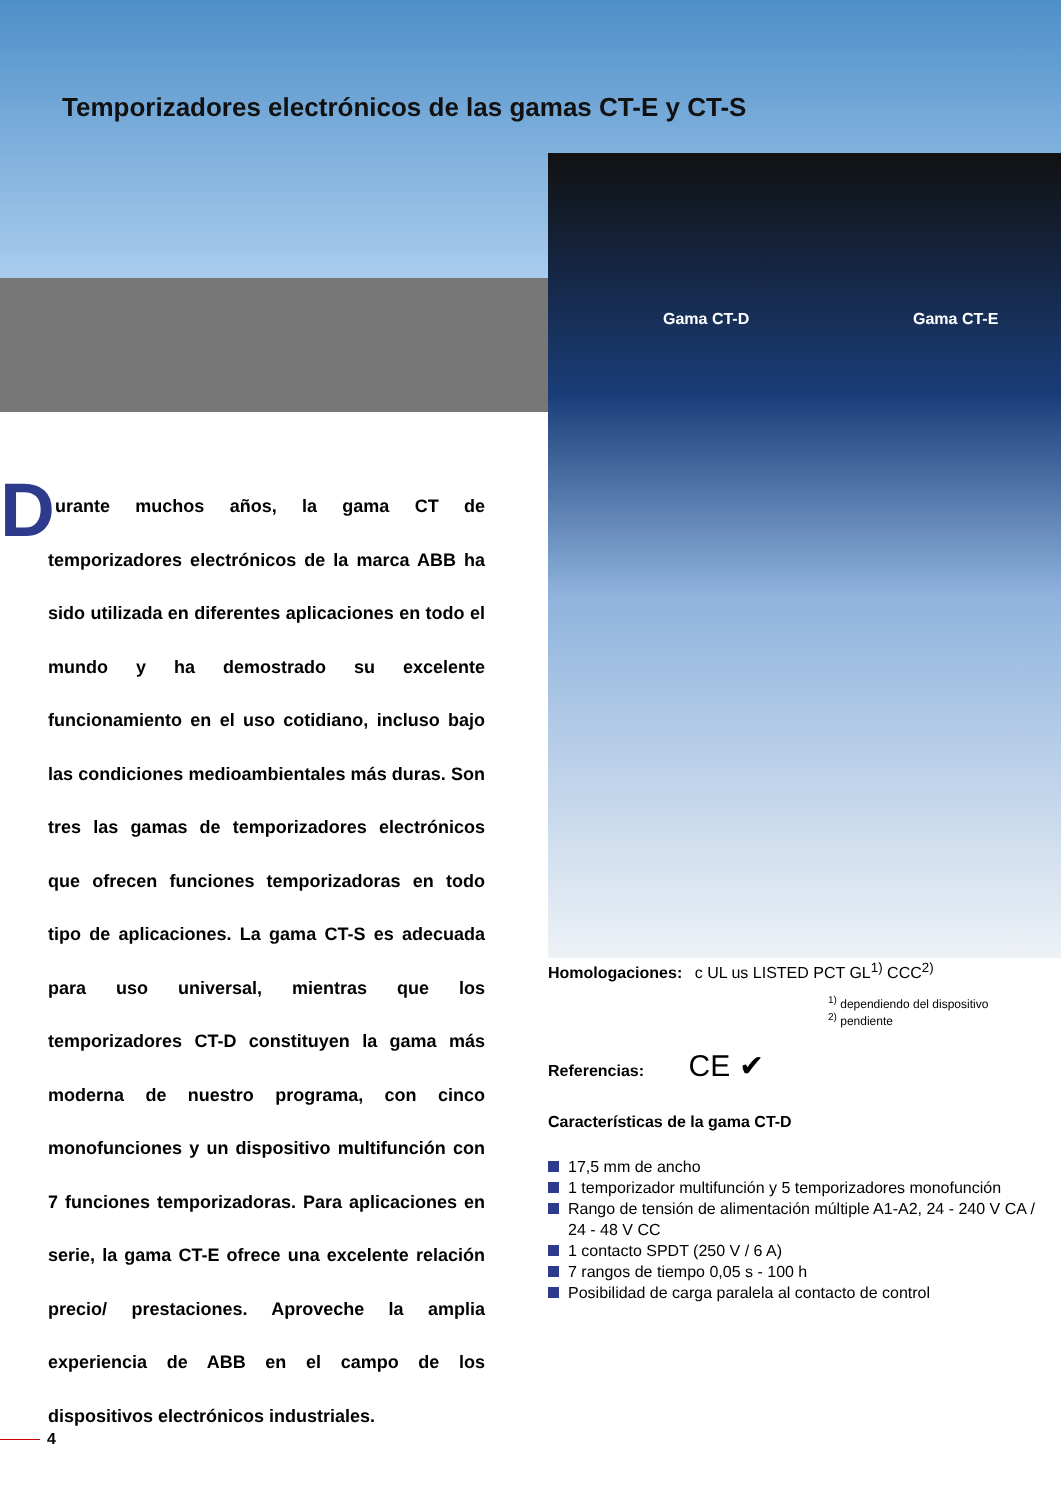Temporizadores electrónicos de las gamas CT-E y CT-S
Gama CT-D Gama CT-E
D
urante muchos años, la gama CT de temporizadores electrónicos de la marca ABB ha sido utilizada en diferentes aplicaciones en todo el mundo y ha demostrado su excelente funcionamiento en el uso cotidiano, incluso bajo las condiciones medioambientales más duras. Son tres las gamas de temporizadores electrónicos que ofrecen funciones temporizadoras en todo tipo de aplicaciones. La gama CT-S es adecuada para uso universal, mientras que los temporizadores CT-D constituyen la gama más moderna de nuestro programa, con cinco monofunciones y un dispositivo multifunción con 7 funciones temporizadoras. Para aplicaciones en serie, la gama CT-E ofrece una excelente relación precio/ prestaciones. Aproveche la amplia experiencia de ABB en el campo de los dispositivos electrónicos industriales.
Homologaciones: c UL us LISTED PCT GL<sup>1)</sup> CCC<sup>2)</sup>
<sup>1)</sup> dependiendo del dispositivo
<sup>2)</sup> pendiente
Referencias: CE ✔
Características de la gama CT-D
17,5 mm de ancho
1 temporizador multifunción y 5 temporizadores monofunción
Rango de tensión de alimentación múltiple A1-A2, 24 - 240 V CA / 24 - 48 V CC
1 contacto SPDT (250 V / 6 A)
7 rangos de tiempo 0,05 s - 100 h
Posibilidad de carga paralela al contacto de control
4